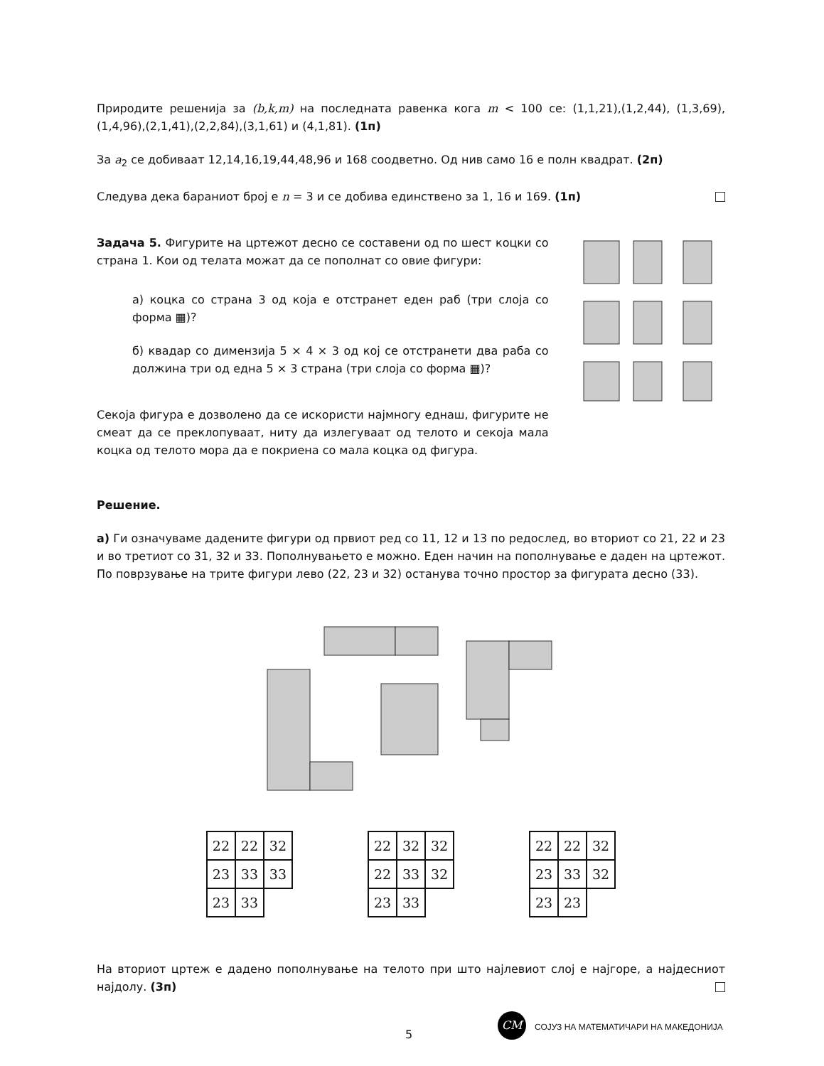Природите решенија за (b,k,m) на последната равенка кога m < 100 се: (1,1,21),(1,2,44), (1,3,69),(1,4,96),(2,1,41),(2,2,84),(3,1,61) и (4,1,81). (1п)
За a<sub>2</sub> се добиваат 12,14,16,19,44,48,96 и 168 соодветно. Од нив само 16 е полн квадрат. (2п)
Следува дека бараниот број е n = 3 и се добива единствено за 1, 16 и 169. (1п)
Задача 5. Фигурите на цртежот десно се составени од по шест коцки со страна 1. Кои од телата можат да се пополнат со овие фигури:
а) коцка со страна 3 од која е отстранет еден раб (три слоја со форма ▦)?
б) квадар со димензија 5 × 4 × 3 од кој се отстранети два раба со должина три од една 5 × 3 страна (три слоја со форма ▦)?
Секоја фигура е дозволено да се искористи најмногу еднаш, фигурите не смеат да се преклопуваат, ниту да излегуваат од телото и секоја мала коцка од телото мора да е покриена со мала коцка од фигура.
Решение.
а) Ги означуваме дадените фигури од првиот ред со 11, 12 и 13 по редослед, во вториот со 21, 22 и 23 и во третиот со 31, 32 и 33. Пополнувањето е можно. Еден начин на пополнување е даден на цртежот. По поврзување на трите фигури лево (22, 23 и 32) останува точно простор за фигурата десно (33).
| 22 | 22 | 32 |
| 23 | 33 | 33 |
| 23 | 33 | |
| 22 | 32 | 32 |
| 22 | 33 | 32 |
| 23 | 33 | |
| 22 | 22 | 32 |
| 23 | 33 | 32 |
| 23 | 23 | |
На вториот цртеж е дадено пополнување на телото при што најлевиот слој е најгоре, а најдесниот најдолу. (3п)
5
CM СОЈУЗ НА МАТЕМАТИЧАРИ НА МАКЕДОНИЈА